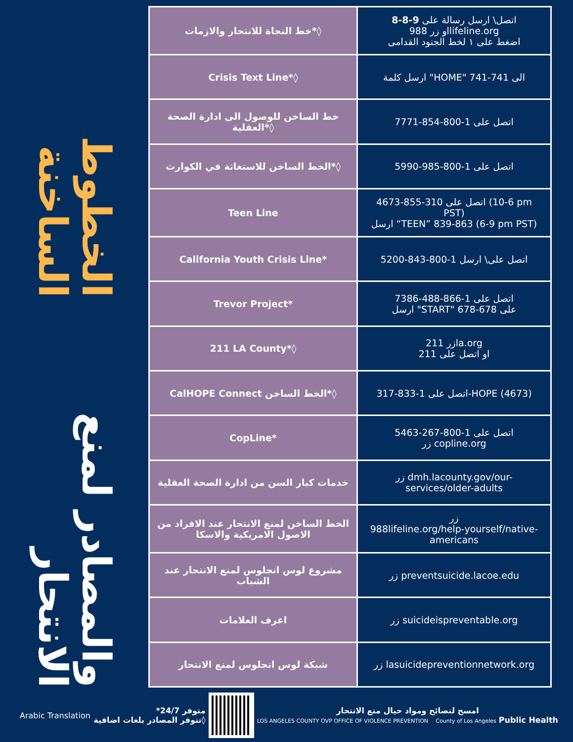الخطوط الساخنة
والمصادر لمنع الانتحار
| خط النجاة للانتحار والازمات*◊ | اتصل\ ارسل رسالة على 9-8-8 او زر 988lifeline.org اضغط على ١ لخط الجنود القدامى |
| Crisis Text Line*◊ | ارسل كلمة "HOME" الى 741-741 |
| خط الساخن للوصول الى ادارة الصحة العقلية*◊ | اتصل على 1-800-854-7771 |
| الخط الساخن للاستغاثة في الكوارث*◊ | اتصل على 1-800-985-5990 |
| Teen Line | اتصل على 310-855-4673 (6-10 pm PST) ارسل “TEEN” 839-863 (6-9 pm PST) |
| California Youth Crisis Line* | اتصل على\ ارسل 1-800-843-5200 |
| Trevor Project* | اتصل على 1-866-488-7386 ارسل "START" على 678-678 |
| 211 LA County*◊ | زر 211la.org او اتصل على 211 |
| CalHOPE Connect الخط الساخن*◊ | اتصل على 1-833-317-HOPE (4673) |
| CopLine* | اتصل على 1-800-267-5463 زر copline.org |
| خدمات كبار السن من ادارة الصحة العقلية | زر dmh.lacounty.gov/our-services/older-adults |
| الخط الساخن لمنع الانتحار عند الافراد من الاصول الامريكية والاسكا | زر 988lifeline.org/help-yourself/native-americans |
| مشروع لوس انجلوس لمنع الانتحار عند الشباب | زر preventsuicide.lacoe.edu |
| اعرف العلامات | زر suicideispreventable.org |
| شبكة لوس انجلوس لمنع الانتحار | زر lasuicidepreventionnetwork.org |
Arabic Translation
متوفر 24/7*
◊تتوفر المصادر بلغات اضافية
امسح لنصائح ومواد حيال منع الانتحار
LOS ANGELES COUNTY OVP OFFICE OF VIOLENCE PREVENTION County of Los Angeles Public Health